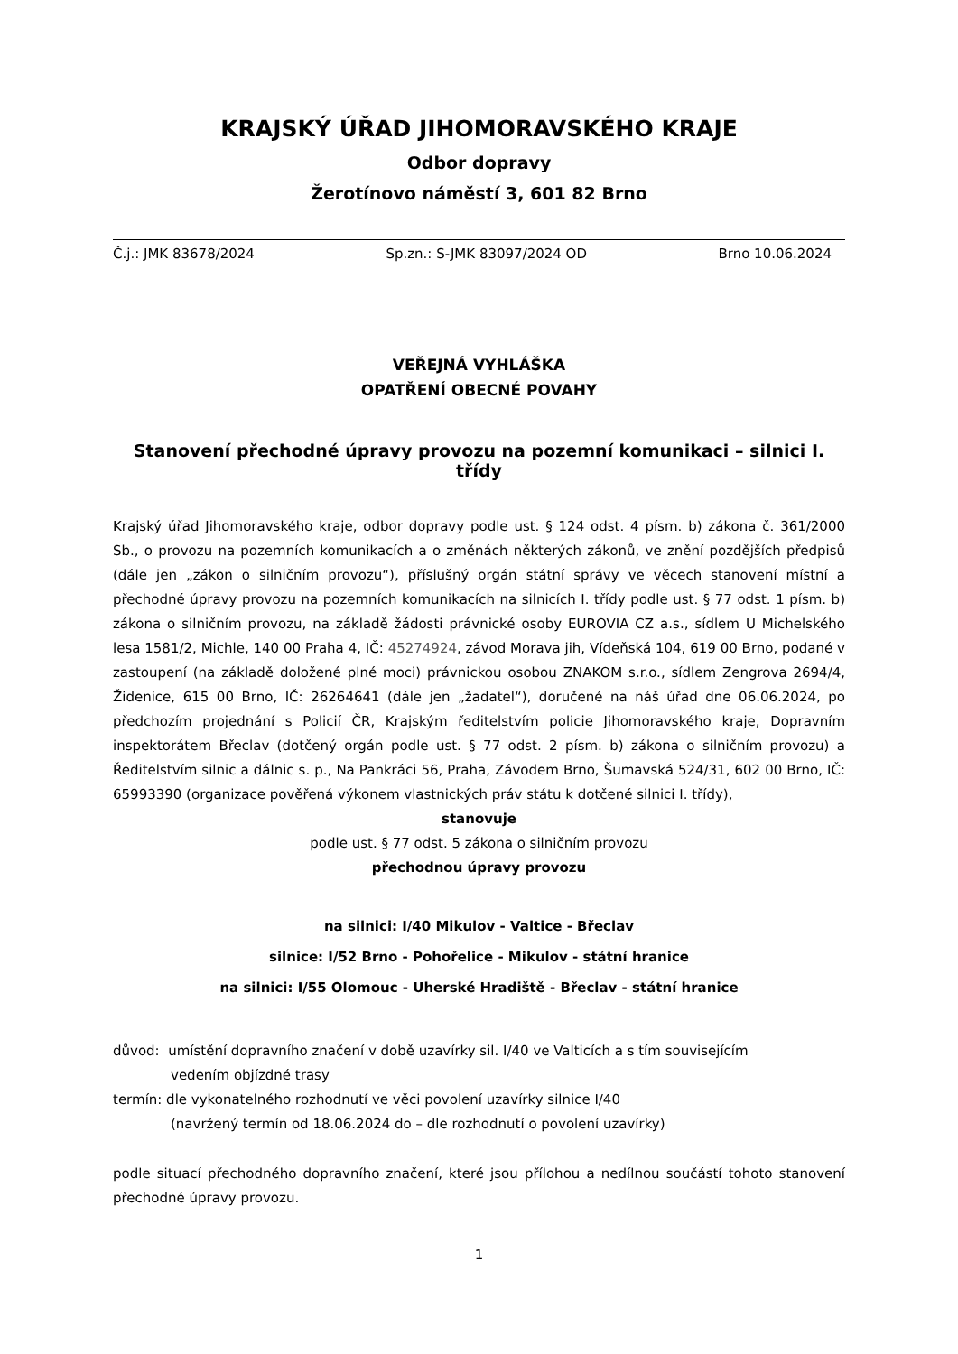KRAJSKÝ ÚŘAD JIHOMORAVSKÉHO KRAJE
Odbor dopravy
Žerotínovo náměstí 3, 601 82 Brno
Č.j.: JMK 83678/2024 Sp.zn.: S-JMK 83097/2024 OD Brno 10.06.2024
VEŘEJNÁ VYHLÁŠKA
OPATŘENÍ OBECNÉ POVAHY
Stanovení přechodné úpravy provozu na pozemní komunikaci – silnici I. třídy
Krajský úřad Jihomoravského kraje, odbor dopravy podle ust. § 124 odst. 4 písm. b) zákona č. 361/2000 Sb., o provozu na pozemních komunikacích a o změnách některých zákonů, ve znění pozdějších předpisů (dále jen „zákon o silničním provozu“), příslušný orgán státní správy ve věcech stanovení místní a přechodné úpravy provozu na pozemních komunikacích na silnicích I. třídy podle ust. § 77 odst. 1 písm. b) zákona o silničním provozu, na základě žádosti právnické osoby EUROVIA CZ a.s., sídlem U Michelského lesa 1581/2, Michle, 140 00 Praha 4, IČ: 45274924, závod Morava jih, Vídeňská 104, 619 00 Brno, podané v zastoupení (na základě doložené plné moci) právnickou osobou ZNAKOM s.r.o., sídlem Zengrova 2694/4, Židenice, 615 00 Brno, IČ: 26264641 (dále jen „žadatel“), doručené na náš úřad dne 06.06.2024, po předchozím projednání s Policií ČR, Krajským ředitelstvím policie Jihomoravského kraje, Dopravním inspektorátem Břeclav (dotčený orgán podle ust. § 77 odst. 2 písm. b) zákona o silničním provozu) a Ředitelstvím silnic a dálnic s. p., Na Pankráci 56, Praha, Závodem Brno, Šumavská 524/31, 602 00 Brno, IČ: 65993390 (organizace pověřená výkonem vlastnických práv státu k dotčené silnici I. třídy),
stanovuje
podle ust. § 77 odst. 5 zákona o silničním provozu
přechodnou úpravy provozu
na silnici: I/40 Mikulov - Valtice - Břeclav
silnice: I/52 Brno - Pohořelice - Mikulov - státní hranice
na silnici: I/55 Olomouc - Uherské Hradiště - Břeclav - státní hranice
důvod: umístění dopravního značení v době uzavírky sil. I/40 ve Valticích a s tím souvisejícím
vedením objízdné trasy
termín: dle vykonatelného rozhodnutí ve věci povolení uzavírky silnice I/40
(navržený termín od 18.06.2024 do – dle rozhodnutí o povolení uzavírky)
podle situací přechodného dopravního značení, které jsou přílohou a nedílnou součástí tohoto stanovení přechodné úpravy provozu.
1